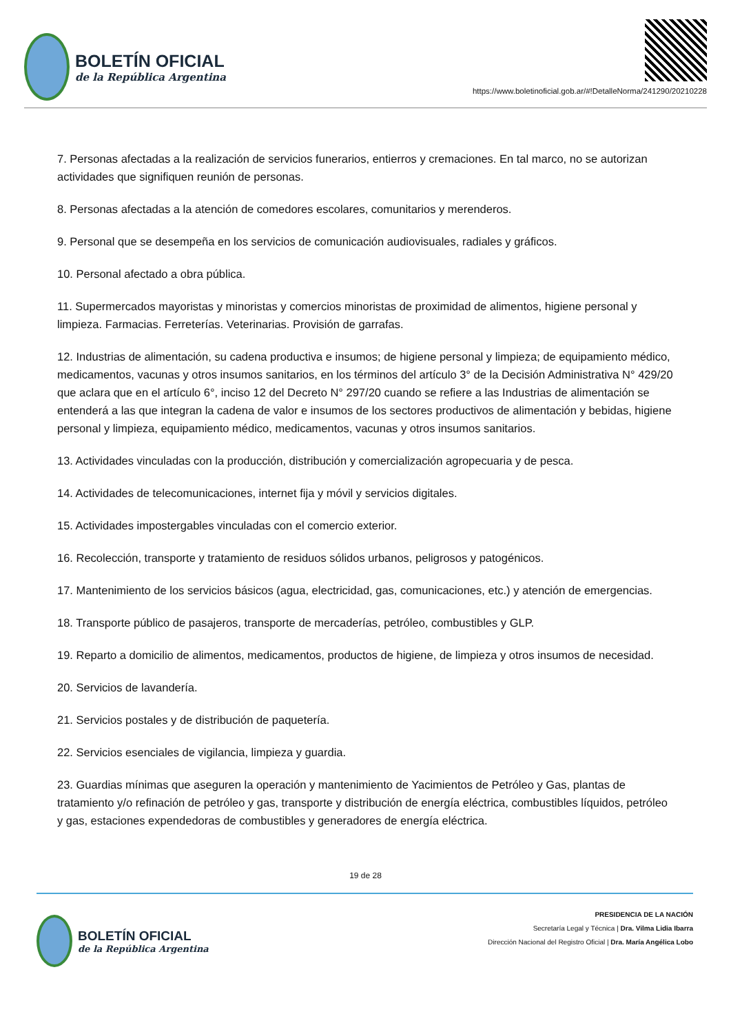BOLETÍN OFICIAL
de la República Argentina
https://www.boletinoficial.gob.ar/#!DetalleNorma/241290/20210228
7. Personas afectadas a la realización de servicios funerarios, entierros y cremaciones. En tal marco, no se autorizan actividades que signifiquen reunión de personas.
8. Personas afectadas a la atención de comedores escolares, comunitarios y merenderos.
9. Personal que se desempeña en los servicios de comunicación audiovisuales, radiales y gráficos.
10. Personal afectado a obra pública.
11. Supermercados mayoristas y minoristas y comercios minoristas de proximidad de alimentos, higiene personal y limpieza. Farmacias. Ferreterías. Veterinarias. Provisión de garrafas.
12. Industrias de alimentación, su cadena productiva e insumos; de higiene personal y limpieza; de equipamiento médico, medicamentos, vacunas y otros insumos sanitarios, en los términos del artículo 3° de la Decisión Administrativa N° 429/20 que aclara que en el artículo 6°, inciso 12 del Decreto N° 297/20 cuando se refiere a las Industrias de alimentación se entenderá a las que integran la cadena de valor e insumos de los sectores productivos de alimentación y bebidas, higiene personal y limpieza, equipamiento médico, medicamentos, vacunas y otros insumos sanitarios.
13. Actividades vinculadas con la producción, distribución y comercialización agropecuaria y de pesca.
14. Actividades de telecomunicaciones, internet fija y móvil y servicios digitales.
15. Actividades impostergables vinculadas con el comercio exterior.
16. Recolección, transporte y tratamiento de residuos sólidos urbanos, peligrosos y patogénicos.
17. Mantenimiento de los servicios básicos (agua, electricidad, gas, comunicaciones, etc.) y atención de emergencias.
18. Transporte público de pasajeros, transporte de mercaderías, petróleo, combustibles y GLP.
19. Reparto a domicilio de alimentos, medicamentos, productos de higiene, de limpieza y otros insumos de necesidad.
20. Servicios de lavandería.
21. Servicios postales y de distribución de paquetería.
22. Servicios esenciales de vigilancia, limpieza y guardia.
23. Guardias mínimas que aseguren la operación y mantenimiento de Yacimientos de Petróleo y Gas, plantas de tratamiento y/o refinación de petróleo y gas, transporte y distribución de energía eléctrica, combustibles líquidos, petróleo y gas, estaciones expendedoras de combustibles y generadores de energía eléctrica.
19 de 28
BOLETÍN OFICIAL
de la República Argentina
PRESIDENCIA DE LA NACIÓN
Secretaría Legal y Técnica | Dra. Vilma Lidia Ibarra
Dirección Nacional del Registro Oficial | Dra. María Angélica Lobo